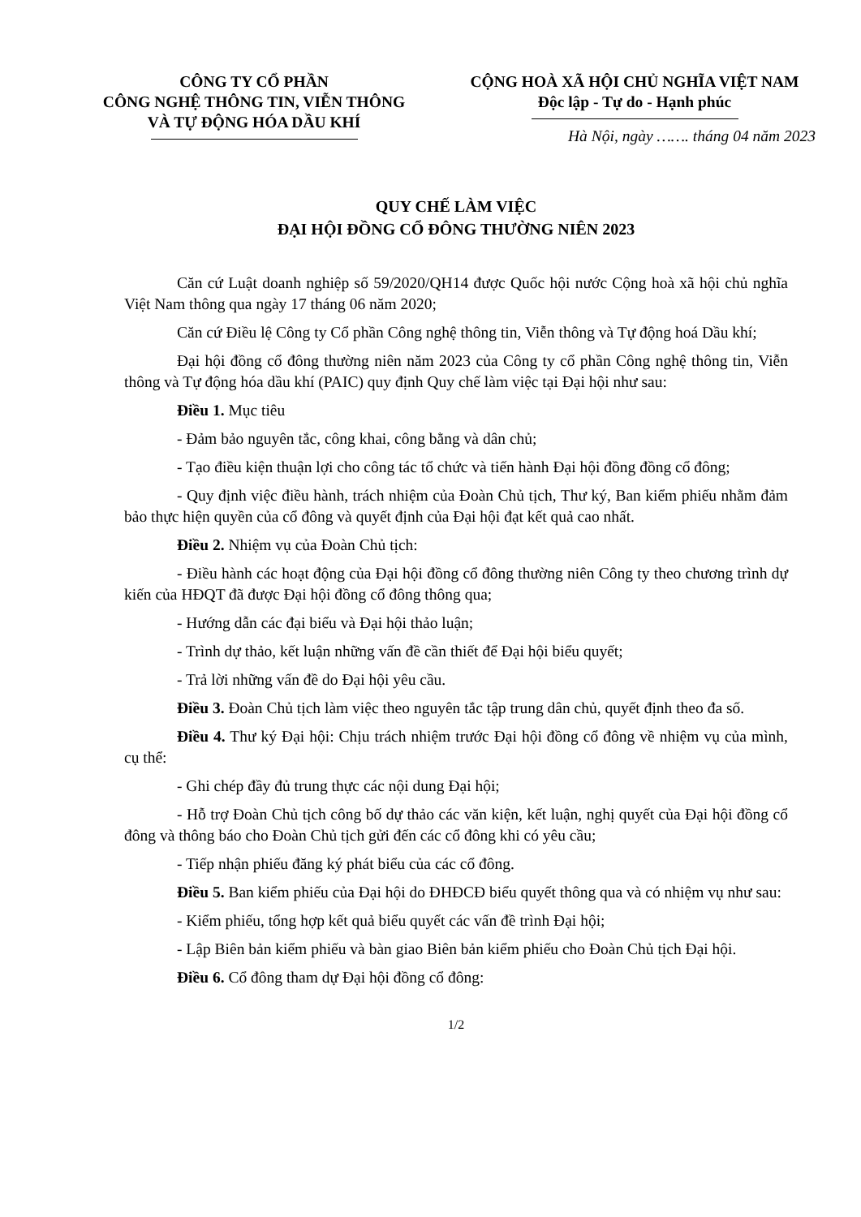CÔNG TY CỔ PHẦN
CÔNG NGHỆ THÔNG TIN, VIỄN THÔNG
VÀ TỰ ĐỘNG HÓA DẦU KHÍ
CỘNG HOÀ XÃ HỘI CHỦ NGHĨA VIỆT NAM
Độc lập - Tự do - Hạnh phúc
Hà Nội, ngày ……. tháng 04 năm 2023
QUY CHẾ LÀM VIỆC
ĐẠI HỘI ĐỒNG CỔ ĐÔNG THƯỜNG NIÊN 2023
Căn cứ Luật doanh nghiệp số 59/2020/QH14 được Quốc hội nước Cộng hoà xã hội chủ nghĩa Việt Nam thông qua ngày 17 tháng 06 năm 2020;
Căn cứ Điều lệ Công ty Cổ phần Công nghệ thông tin, Viễn thông và Tự động hoá Dầu khí;
Đại hội đồng cổ đông thường niên năm 2023 của Công ty cổ phần Công nghệ thông tin, Viễn thông và Tự động hóa dầu khí (PAIC) quy định Quy chế làm việc tại Đại hội như sau:
Điều 1. Mục tiêu
- Đảm bảo nguyên tắc, công khai, công bằng và dân chủ;
- Tạo điều kiện thuận lợi cho công tác tổ chức và tiến hành Đại hội đồng đồng cổ đông;
- Quy định việc điều hành, trách nhiệm của Đoàn Chủ tịch, Thư ký, Ban kiểm phiếu nhằm đảm bảo thực hiện quyền của cổ đông và quyết định của Đại hội đạt kết quả cao nhất.
Điều 2. Nhiệm vụ của Đoàn Chủ tịch:
- Điều hành các hoạt động của Đại hội đồng cổ đông thường niên Công ty theo chương trình dự kiến của HĐQT đã được Đại hội đồng cổ đông thông qua;
- Hướng dẫn các đại biểu và Đại hội thảo luận;
- Trình dự thảo, kết luận những vấn đề cần thiết để Đại hội biểu quyết;
- Trả lời những vấn đề do Đại hội yêu cầu.
Điều 3. Đoàn Chủ tịch làm việc theo nguyên tắc tập trung dân chủ, quyết định theo đa số.
Điều 4. Thư ký Đại hội: Chịu trách nhiệm trước Đại hội đồng cổ đông về nhiệm vụ của mình, cụ thể:
- Ghi chép đầy đủ trung thực các nội dung Đại hội;
- Hỗ trợ Đoàn Chủ tịch công bố dự thảo các văn kiện, kết luận, nghị quyết của Đại hội đồng cổ đông và thông báo cho Đoàn Chủ tịch gửi đến các cổ đông khi có yêu cầu;
- Tiếp nhận phiếu đăng ký phát biểu của các cổ đông.
Điều 5. Ban kiểm phiếu của Đại hội do ĐHĐCĐ biểu quyết thông qua và có nhiệm vụ như sau:
- Kiểm phiếu, tổng hợp kết quả biểu quyết các vấn đề trình Đại hội;
- Lập Biên bản kiểm phiếu và bàn giao Biên bản kiểm phiếu cho Đoàn Chủ tịch Đại hội.
Điều 6. Cổ đông tham dự Đại hội đồng cổ đông:
1/2